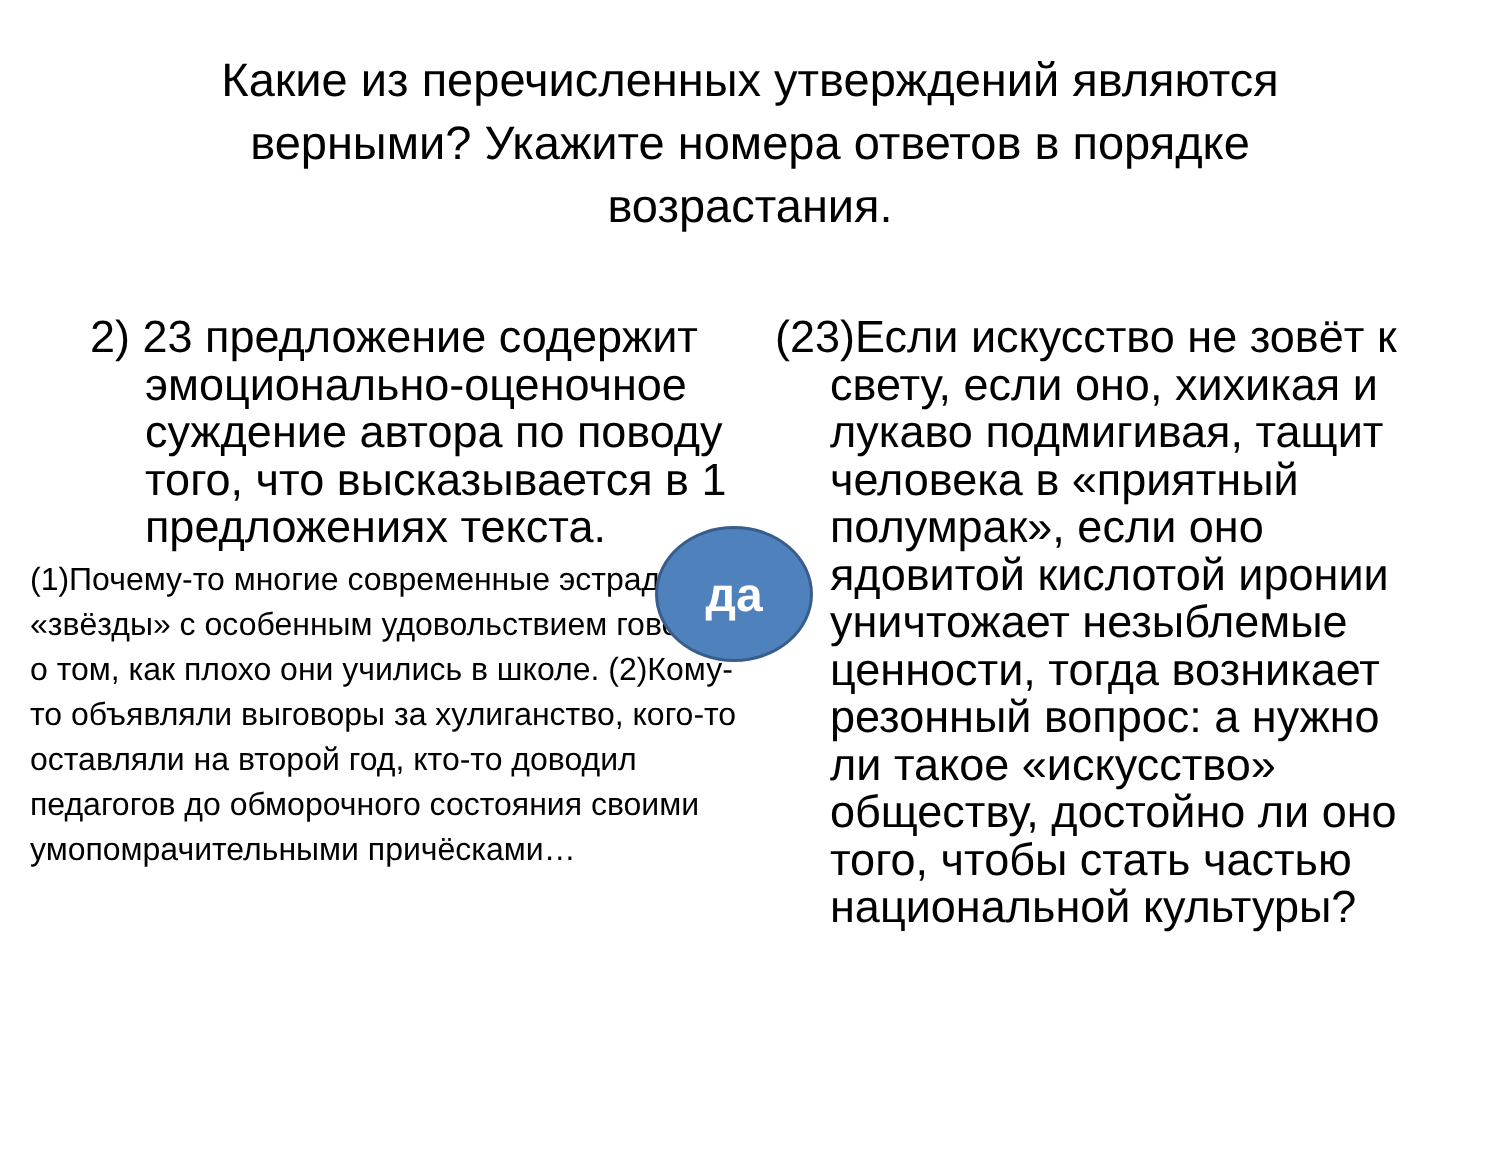Какие из перечисленных утверждений являются верными? Укажите номера ответов в порядке возрастания.
2) 23 предложение содержит эмоционально-оценочное суждение автора по поводу того, что высказывается в 1 предложениях текста.
(1)Почему-то многие современные эстрадные «звёзды» с особенным удовольствием говорят о том, как плохо они учились в школе. (2)Кому-то объявляли выговоры за хулиганство, кого-то оставляли на второй год, кто-то доводил педагогов до обморочного состояния своими умопомрачительными причёсками…
(23)Если искусство не зовёт к свету, если оно, хихикая и лукаво подмигивая, тащит человека в «приятный полумрак», если оно ядовитой кислотой иронии уничтожает незыблемые ценности, тогда возникает резонный вопрос: а нужно ли такое «искусство» обществу, достойно ли оно того, чтобы стать частью национальной культуры?
да